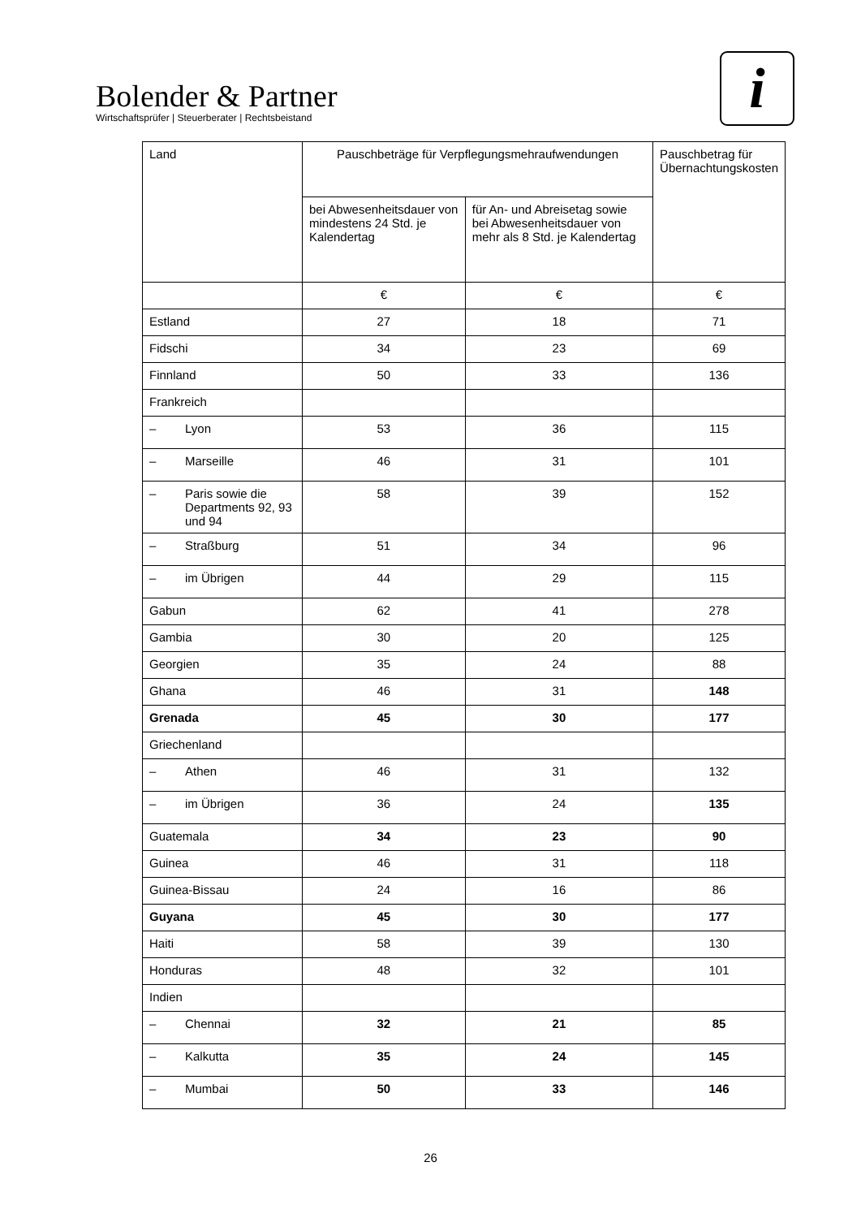Bolender & Partner
Wirtschaftsprüfer | Steuerberater | Rechtsbeistand
i
| Land | Pauschbeträge für Verpflegungsmehraufwendungen | | Pauschbetrag für Übernachtungskosten |
| --- | --- | --- | --- |
| | bei Abwesenheitsdauer von mindestens 24 Std. je Kalendertag | für An- und Abreisetag sowie bei Abwesenheitsdauer von mehr als 8 Std. je Kalendertag | |
| | € | € | € |
| Estland | 27 | 18 | 71 |
| Fidschi | 34 | 23 | 69 |
| Finnland | 50 | 33 | 136 |
| Frankreich | | | |
| – Lyon | 53 | 36 | 115 |
| – Marseille | 46 | 31 | 101 |
| – Paris sowie die Departments 92, 93 und 94 | 58 | 39 | 152 |
| – Straßburg | 51 | 34 | 96 |
| – im Übrigen | 44 | 29 | 115 |
| Gabun | 62 | 41 | 278 |
| Gambia | 30 | 20 | 125 |
| Georgien | 35 | 24 | 88 |
| Ghana | 46 | 31 | 148 |
| Grenada | 45 | 30 | 177 |
| Griechenland | | | |
| – Athen | 46 | 31 | 132 |
| – im Übrigen | 36 | 24 | 135 |
| Guatemala | 34 | 23 | 90 |
| Guinea | 46 | 31 | 118 |
| Guinea-Bissau | 24 | 16 | 86 |
| Guyana | 45 | 30 | 177 |
| Haiti | 58 | 39 | 130 |
| Honduras | 48 | 32 | 101 |
| Indien | | | |
| – Chennai | 32 | 21 | 85 |
| – Kalkutta | 35 | 24 | 145 |
| – Mumbai | 50 | 33 | 146 |
26